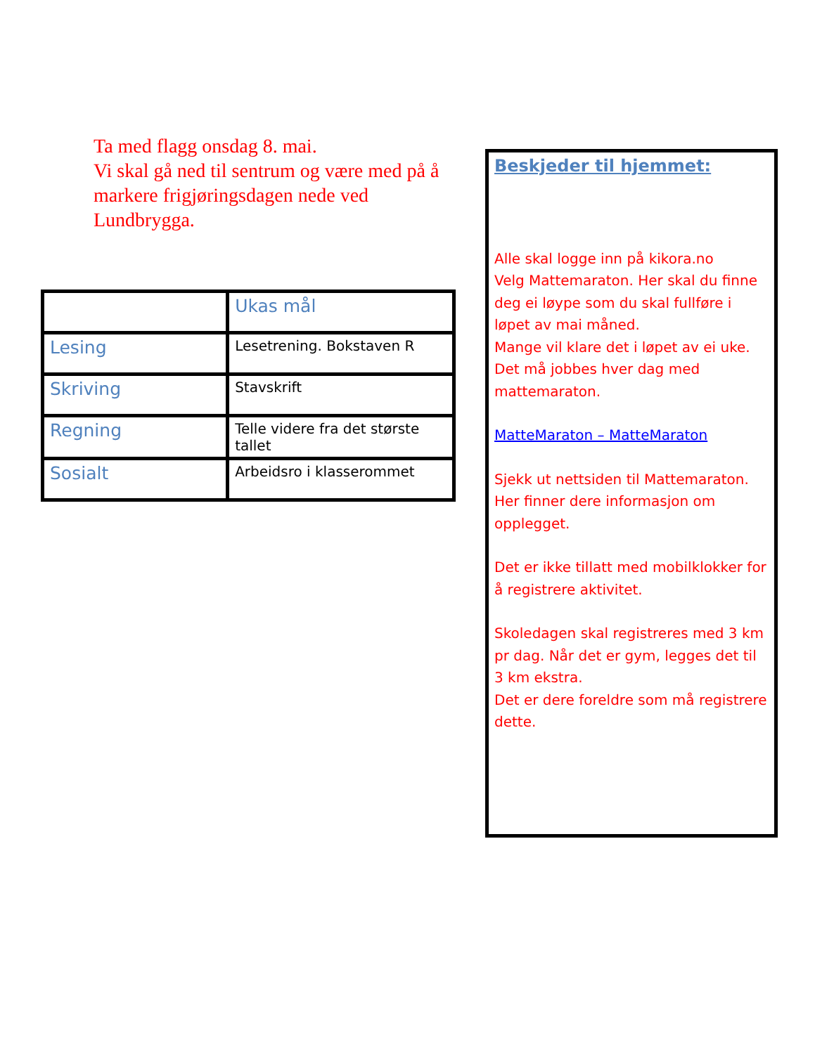Ta med flagg onsdag 8. mai.
Vi skal gå ned til sentrum og være med på å markere frigjøringsdagen nede ved Lundbrygga.
| | Ukas mål |
| Lesing | Lesetrening. Bokstaven R |
| Skriving | Stavskrift |
| Regning | Telle videre fra det største tallet |
| Sosialt | Arbeidsro i klasserommet |
Beskjeder til hjemmet:
Alle skal logge inn på kikora.no
Velg Mattemaraton. Her skal du finne deg ei løype som du skal fullføre i løpet av mai måned.
Mange vil klare det i løpet av ei uke. Det må jobbes hver dag med mattemaraton.
MatteMaraton – MatteMaraton
Sjekk ut nettsiden til Mattemaraton. Her finner dere informasjon om opplegget.
Det er ikke tillatt med mobilklokker for å registrere aktivitet.
Skoledagen skal registreres med 3 km pr dag. Når det er gym, legges det til 3 km ekstra.
Det er dere foreldre som må registrere dette.